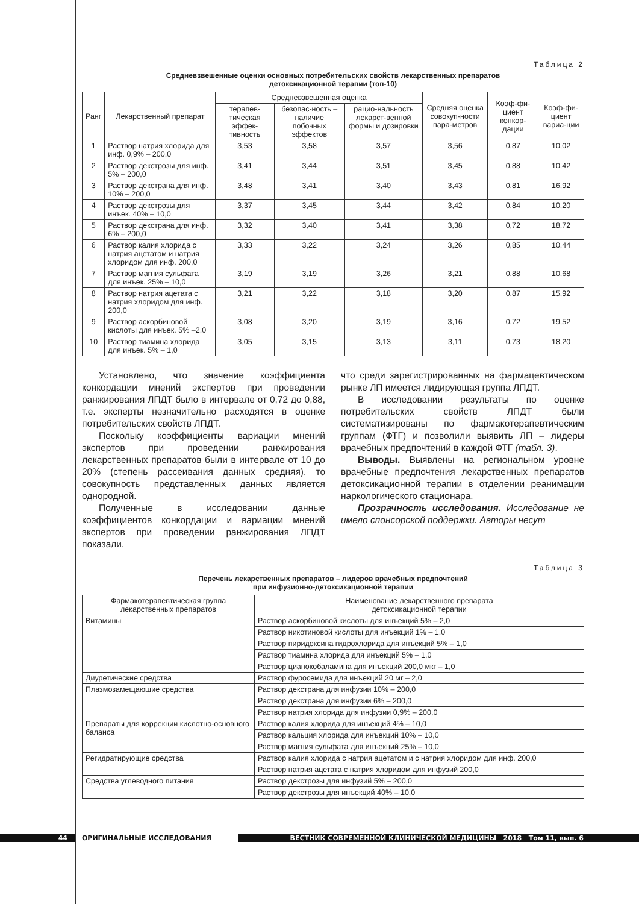Таблица 2
Средневзвешенные оценки основных потребительских свойств лекарственных препаратов
детоксикационной терапии (топ-10)
| Ранг | Лекарственный препарат | Средневзвешенная оценка | | | Средняя оценка совокуп-ности пара-метров | Коэф-фи-циент конкор-дации | Коэф-фи-циент вариа-ции |
| --- | --- | --- | --- | --- | --- | --- | --- |
| | | терапев-тическая эффек-тивность | безопас-ность – наличие побочных эффектов | рацио-нальность лекарст-венной формы и дозировки | | | |
| 1 | Раствор натрия хлорида для инф. 0,9% – 200,0 | 3,53 | 3,58 | 3,57 | 3,56 | 0,87 | 10,02 |
| 2 | Раствор декстрозы для инф. 5% – 200,0 | 3,41 | 3,44 | 3,51 | 3,45 | 0,88 | 10,42 |
| 3 | Раствор декстрана для инф. 10% – 200,0 | 3,48 | 3,41 | 3,40 | 3,43 | 0,81 | 16,92 |
| 4 | Раствор декстрозы для инъек. 40% – 10,0 | 3,37 | 3,45 | 3,44 | 3,42 | 0,84 | 10,20 |
| 5 | Раствор декстрана для инф. 6% – 200,0 | 3,32 | 3,40 | 3,41 | 3,38 | 0,72 | 18,72 |
| 6 | Раствор калия хлорида с натрия ацетатом и натрия хлоридом для инф. 200,0 | 3,33 | 3,22 | 3,24 | 3,26 | 0,85 | 10,44 |
| 7 | Раствор магния сульфата для инъек. 25% – 10,0 | 3,19 | 3,19 | 3,26 | 3,21 | 0,88 | 10,68 |
| 8 | Раствор натрия ацетата с натрия хлоридом для инф. 200,0 | 3,21 | 3,22 | 3,18 | 3,20 | 0,87 | 15,92 |
| 9 | Раствор аскорбиновой кислоты для инъек. 5% –2,0 | 3,08 | 3,20 | 3,19 | 3,16 | 0,72 | 19,52 |
| 10 | Раствор тиамина хлорида для инъек. 5% – 1,0 | 3,05 | 3,15 | 3,13 | 3,11 | 0,73 | 18,20 |
Установлено, что значение коэффициента конкордации мнений экспертов при проведении ранжирования ЛПДТ было в интервале от 0,72 до 0,88, т.е. эксперты незначительно расходятся в оценке потребительских свойств ЛПДТ.
Поскольку коэффициенты вариации мнений экспертов при проведении ранжирования лекарственных препаратов были в интервале от 10 до 20% (степень рассеивания данных средняя), то совокупность представленных данных является однородной.
Полученные в исследовании данные коэффициентов конкордации и вариации мнений экспертов при проведении ранжирования ЛПДТ показали,
что среди зарегистрированных на фармацевтическом рынке ЛП имеется лидирующая группа ЛПДТ.
В исследовании результаты по оценке потребительских свойств ЛПДТ были систематизированы по фармакотерапевтическим группам (ФТГ) и позволили выявить ЛП – лидеры врачебных предпочтений в каждой ФТГ (табл. 3).
Выводы. Выявлены на региональном уровне врачебные предпочтения лекарственных препаратов детоксикационной терапии в отделении реанимации наркологического стационара.
Прозрачность исследования. Исследование не имело спонсорской поддержки. Авторы несут
Таблица 3
Перечень лекарственных препаратов – лидеров врачебных предпочтений
при инфузионно-детоксикационной терапии
| Фармакотерапевтическая группа лекарственных препаратов | Наименование лекарственного препарата детоксикационной терапии |
| --- | --- |
| Витамины | Раствор аскорбиновой кислоты для инъекций 5% – 2,0 |
| | Раствор никотиновой кислоты для инъекций 1% – 1,0 |
| | Раствор пиридоксина гидрохлорида для инъекций 5% – 1,0 |
| | Раствор тиамина хлорида для инъекций 5% – 1,0 |
| | Раствор цианокобаламина для инъекций 200,0 мкг – 1,0 |
| Диуретические средства | Раствор фуросемида для инъекций 20 мг – 2,0 |
| Плазмозамещающие средства | Раствор декстрана для инфузии 10% – 200,0 |
| | Раствор декстрана для инфузии 6% – 200,0 |
| | Раствор натрия хлорида для инфузии 0,9% – 200,0 |
| Препараты для коррекции кислотно-основного баланса | Раствор калия хлорида для инъекций 4% – 10,0 |
| | Раствор кальция хлорида для инъекций 10% – 10,0 |
| | Раствор магния сульфата для инъекций 25% – 10,0 |
| Регидратирующие средства | Раствор калия хлорида с натрия ацетатом и с натрия хлоридом для инф. 200,0 |
| | Раствор натрия ацетата с натрия хлоридом для инфузий 200,0 |
| Средства углеводного питания | Раствор декстрозы для инфузий 5% – 200,0 |
| | Раствор декстрозы для инъекций 40% – 10,0 |
44 ОРИГИНАЛЬНЫЕ ИССЛЕДОВАНИЯ
ВЕСТНИК СОВРЕМЕННОЙ КЛИНИЧЕСКОЙ МЕДИЦИНЫ 2018 Том 11, вып. 6